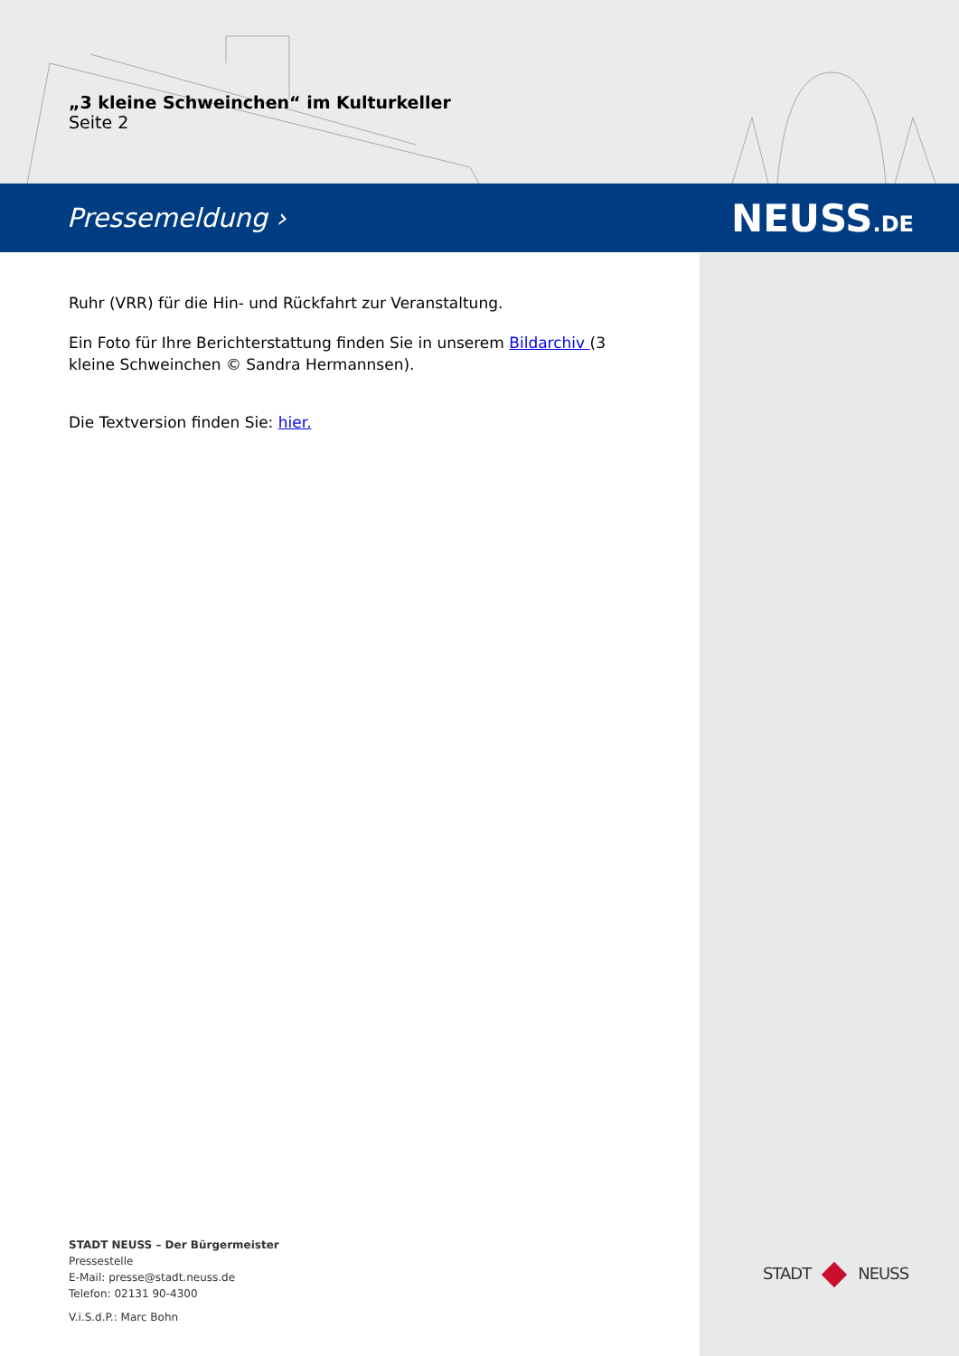„3 kleine Schweinchen“ im Kulturkeller
Seite 2
Pressemeldung › NEUSS.DE
Ruhr (VRR) für die Hin- und Rückfahrt zur Veranstaltung.
Ein Foto für Ihre Berichterstattung finden Sie in unserem Bildarchiv (3 kleine Schweinchen © Sandra Hermannsen).
Die Textversion finden Sie: hier.
STADT NEUSS – Der Bürgermeister
Pressestelle
E-Mail: presse@stadt.neuss.de
Telefon: 02131 90-4300
V.i.S.d.P.: Marc Bohn
STADT NEUSS